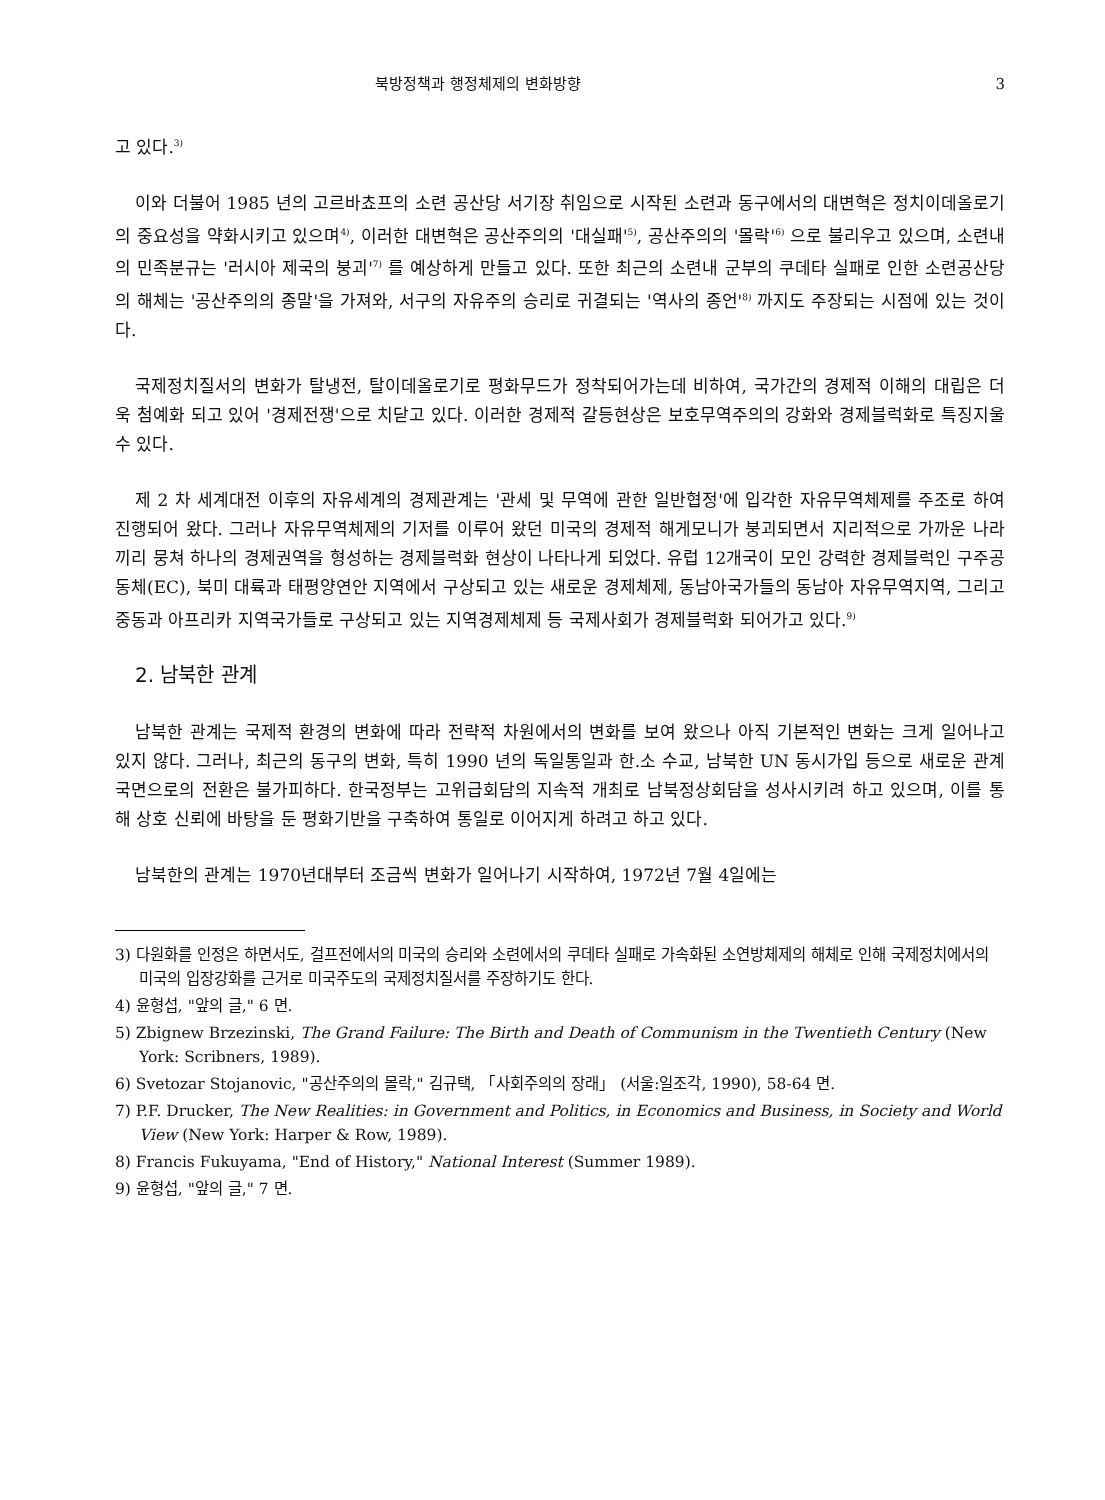북방정책과 행정체제의 변화방향 3
고 있다.<sup>3)</sup>
이와 더불어 1985 년의 고르바쵸프의 소련 공산당 서기장 취임으로 시작된 소련과 동구에서의 대변혁은 정치이데올로기의 중요성을 약화시키고 있으며<sup>4)</sup>, 이러한 대변혁은 공산주의의 '대실패'<sup>5)</sup>, 공산주의의 '몰락'<sup>6)</sup> 으로 불리우고 있으며, 소련내의 민족분규는 '러시아 제국의 붕괴'<sup>7)</sup> 를 예상하게 만들고 있다. 또한 최근의 소련내 군부의 쿠데타 실패로 인한 소련공산당의 해체는 '공산주의의 종말'을 가져와, 서구의 자유주의 승리로 귀결되는 '역사의 종언'<sup>8)</sup> 까지도 주장되는 시점에 있는 것이다.
국제정치질서의 변화가 탈냉전, 탈이데올로기로 평화무드가 정착되어가는데 비하여, 국가간의 경제적 이해의 대립은 더욱 첨예화 되고 있어 '경제전쟁'으로 치닫고 있다. 이러한 경제적 갈등현상은 보호무역주의의 강화와 경제블럭화로 특징지울 수 있다.
제 2 차 세계대전 이후의 자유세계의 경제관계는 '관세 및 무역에 관한 일반협정'에 입각한 자유무역체제를 주조로 하여 진행되어 왔다. 그러나 자유무역체제의 기저를 이루어 왔던 미국의 경제적 해게모니가 붕괴되면서 지리적으로 가까운 나라끼리 뭉쳐 하나의 경제권역을 형성하는 경제블럭화 현상이 나타나게 되었다. 유럽 12개국이 모인 강력한 경제블럭인 구주공동체(EC), 북미 대륙과 태평양연안 지역에서 구상되고 있는 새로운 경제체제, 동남아국가들의 동남아 자유무역지역, 그리고 중동과 아프리카 지역국가들로 구상되고 있는 지역경제체제 등 국제사회가 경제블럭화 되어가고 있다.<sup>9)</sup>
2. 남북한 관계
남북한 관계는 국제적 환경의 변화에 따라 전략적 차원에서의 변화를 보여 왔으나 아직 기본적인 변화는 크게 일어나고 있지 않다. 그러나, 최근의 동구의 변화, 특히 1990 년의 독일통일과 한.소 수교, 남북한 UN 동시가입 등으로 새로운 관계국면으로의 전환은 불가피하다. 한국정부는 고위급회담의 지속적 개최로 남북정상회담을 성사시키려 하고 있으며, 이를 통해 상호 신뢰에 바탕을 둔 평화기반을 구축하여 통일로 이어지게 하려고 하고 있다.
남북한의 관계는 1970년대부터 조금씩 변화가 일어나기 시작하여, 1972년 7월 4일에는
3) 다원화를 인정은 하면서도, 걸프전에서의 미국의 승리와 소련에서의 쿠데타 실패로 가속화된 소연방체제의 해체로 인해 국제정치에서의 미국의 입장강화를 근거로 미국주도의 국제정치질서를 주장하기도 한다.
4) 윤형섭, "앞의 글," 6 면.
5) Zbignew Brzezinski, The Grand Failure: The Birth and Death of Communism in the Twentieth Century (New York: Scribners, 1989).
6) Svetozar Stojanovic, "공산주의의 몰락," 김규택, 「사회주의의 장래」 (서울:일조각, 1990), 58-64 면.
7) P.F. Drucker, The New Realities: in Government and Politics, in Economics and Business, in Society and World View (New York: Harper & Row, 1989).
8) Francis Fukuyama, "End of History," National Interest (Summer 1989).
9) 윤형섭, "앞의 글," 7 면.